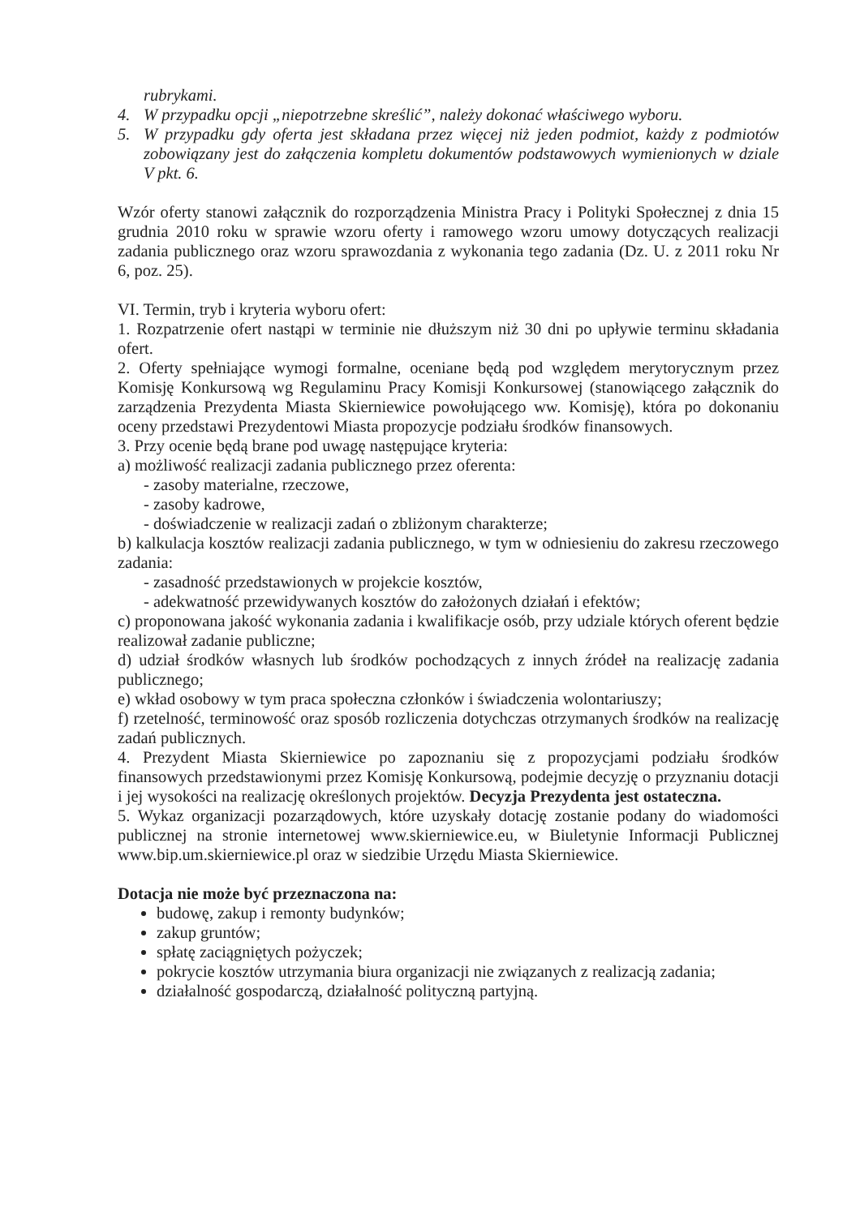rubrykami.
4. W przypadku opcji „niepotrzebne skreślić”, należy dokonać właściwego wyboru.
5. W przypadku gdy oferta jest składana przez więcej niż jeden podmiot, każdy z podmiotów zobowiązany jest do załączenia kompletu dokumentów podstawowych wymienionych w dziale V pkt. 6.
Wzór oferty stanowi załącznik do rozporządzenia Ministra Pracy i Polityki Społecznej z dnia 15 grudnia 2010 roku w sprawie wzoru oferty i ramowego wzoru umowy dotyczących realizacji zadania publicznego oraz wzoru sprawozdania z wykonania tego zadania (Dz. U. z 2011 roku Nr 6, poz. 25).
VI. Termin, tryb i kryteria wyboru ofert:
1. Rozpatrzenie ofert nastąpi w terminie nie dłuższym niż 30 dni po upływie terminu składania ofert.
2. Oferty spełniające wymogi formalne, oceniane będą pod względem merytorycznym przez Komisję Konkursową wg Regulaminu Pracy Komisji Konkursowej (stanowiącego załącznik do zarządzenia Prezydenta Miasta Skierniewice powołującego ww. Komisję), która po dokonaniu oceny przedstawi Prezydentowi Miasta propozycje podziału środków finansowych.
3. Przy ocenie będą brane pod uwagę następujące kryteria:
a) możliwość realizacji zadania publicznego przez oferenta:
- zasoby materialne, rzeczowe,
- zasoby kadrowe,
- doświadczenie w realizacji zadań o zbliżonym charakterze;
b) kalkulacja kosztów realizacji zadania publicznego, w tym w odniesieniu do zakresu rzeczowego zadania:
- zasadność przedstawionych w projekcie kosztów,
- adekwatność przewidywanych kosztów do założonych działań i efektów;
c) proponowana jakość wykonania zadania i kwalifikacje osób, przy udziale których oferent będzie realizował zadanie publiczne;
d) udział środków własnych lub środków pochodzących z innych źródeł na realizację zadania publicznego;
e) wkład osobowy w tym praca społeczna członków i świadczenia wolontariuszy;
f) rzetelność, terminowość oraz sposób rozliczenia dotychczas otrzymanych środków na realizację zadań publicznych.
4. Prezydent Miasta Skierniewice po zapoznaniu się z propozycjami podziału środków finansowych przedstawionymi przez Komisję Konkursową, podejmie decyzję o przyznaniu dotacji i jej wysokości na realizację określonych projektów. Decyzja Prezydenta jest ostateczna.
5. Wykaz organizacji pozarządowych, które uzyskały dotację zostanie podany do wiadomości publicznej na stronie internetowej www.skierniewice.eu, w Biuletynie Informacji Publicznej www.bip.um.skierniewice.pl oraz w siedzibie Urzędu Miasta Skierniewice.
Dotacja nie może być przeznaczona na:
budowę, zakup i remonty budynków;
zakup gruntów;
spłatę zaciągniętych pożyczek;
pokrycie kosztów utrzymania biura organizacji nie związanych z realizacją zadania;
działalność gospodarczą, działalność polityczną partyjną.